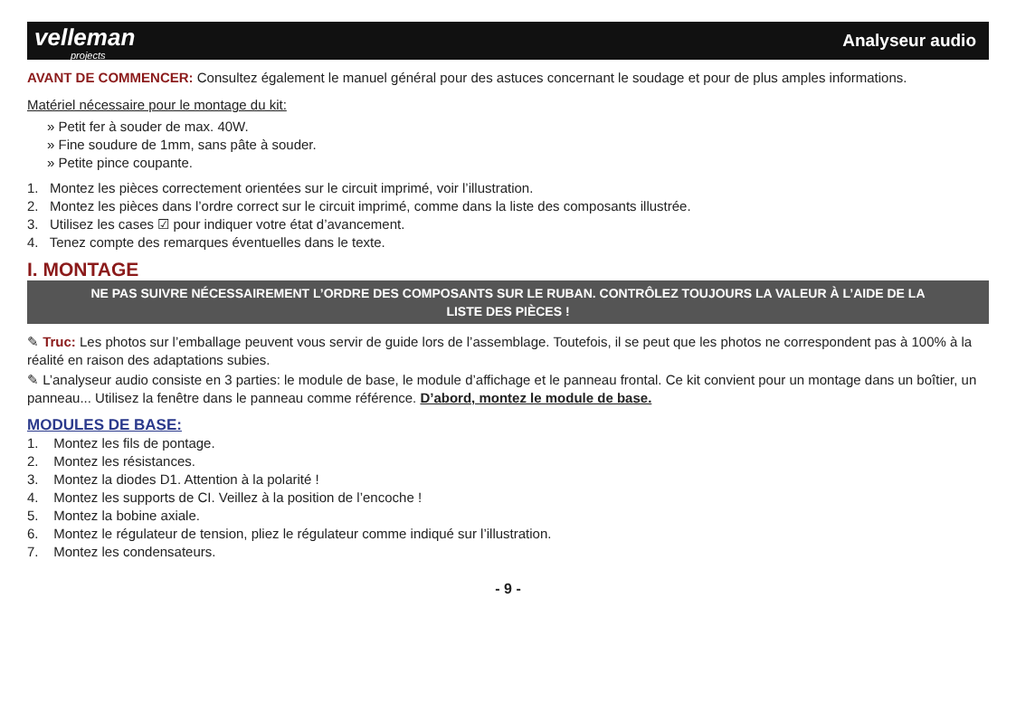velleman
projects
Analyseur audio
AVANT DE COMMENCER: Consultez également le manuel général pour des astuces concernant le soudage et pour de plus amples informations.
Matériel nécessaire pour le montage du kit:
» Petit fer à souder de max. 40W.
» Fine soudure de 1mm, sans pâte à souder.
» Petite pince coupante.
1. Montez les pièces correctement orientées sur le circuit imprimé, voir l’illustration.
2. Montez les pièces dans l’ordre correct sur le circuit imprimé, comme dans la liste des composants illustrée.
3. Utilisez les cases ☑ pour indiquer votre état d’avancement.
4. Tenez compte des remarques éventuelles dans le texte.
I. MONTAGE
NE PAS SUIVRE NÉCESSAIREMENT L’ORDRE DES COMPOSANTS SUR LE RUBAN. CONTRÔLEZ TOUJOURS LA VALEUR À L’AIDE DE LA LISTE DES PIÈCES !
✎ Truc: Les photos sur l’emballage peuvent vous servir de guide lors de l’assemblage. Toutefois, il se peut que les photos ne correspondent pas à 100% à la réalité en raison des adaptations subies.
✎ L’analyseur audio consiste en 3 parties: le module de base, le module d’affichage et le panneau frontal. Ce kit convient pour un montage dans un boîtier, un panneau... Utilisez la fenêtre dans le panneau comme référence. D’abord, montez le module de base.
MODULES DE BASE:
1. Montez les fils de pontage.
2. Montez les résistances.
3. Montez la diodes D1. Attention à la polarité !
4. Montez les supports de CI. Veillez à la position de l’encoche !
5. Montez la bobine axiale.
6. Montez le régulateur de tension, pliez le régulateur comme indiqué sur l’illustration.
7. Montez les condensateurs.
- 9 -